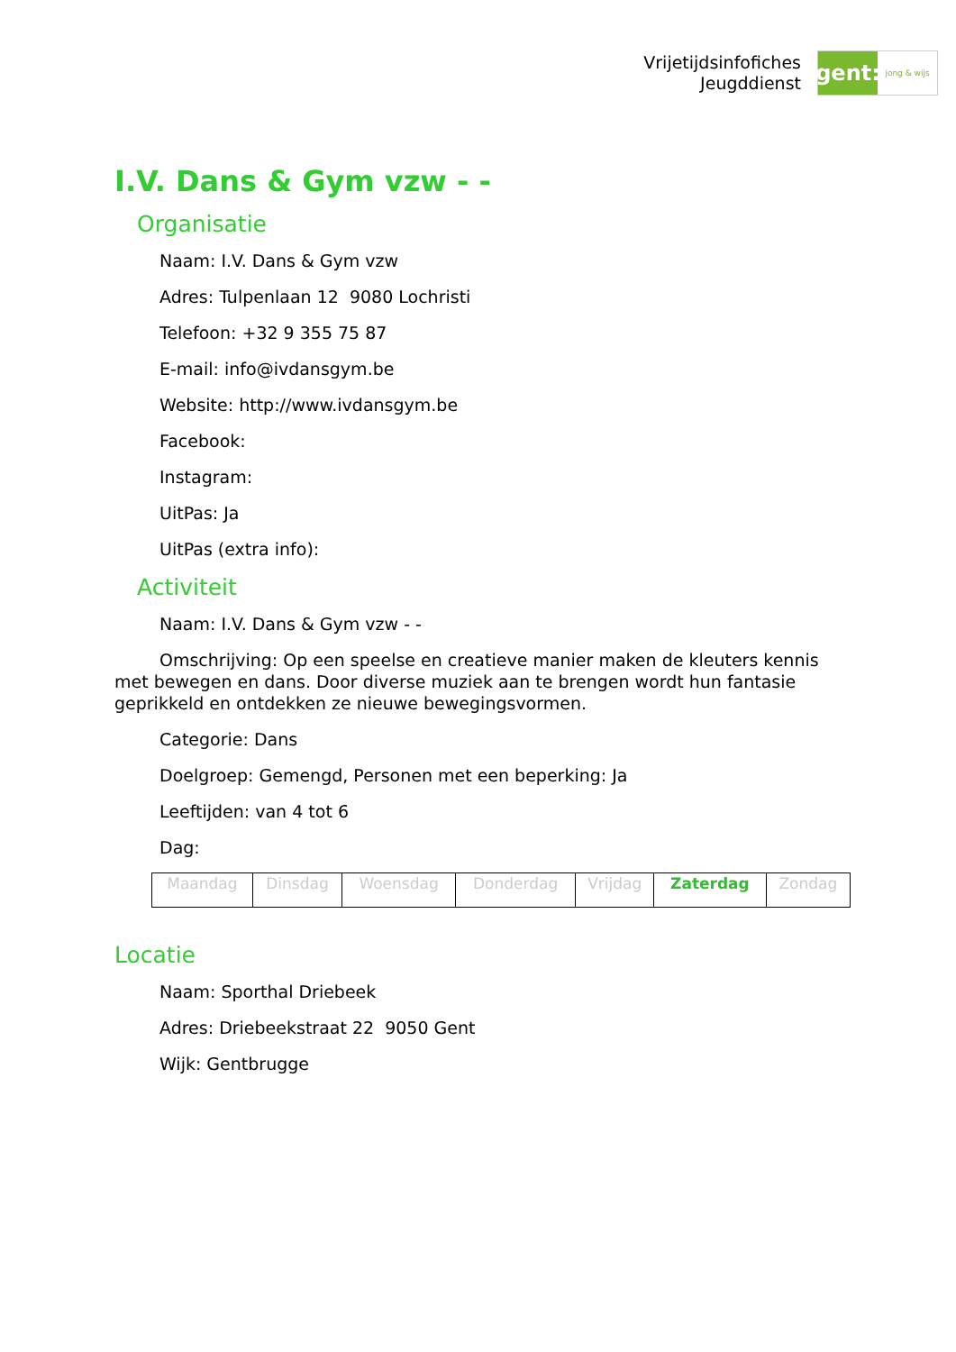Vrijetijdsinfofiches
Jeugddienst
gent:
jong & wijs
I.V. Dans & Gym vzw - -
Organisatie
Naam: I.V. Dans & Gym vzw
Adres: Tulpenlaan 12 9080 Lochristi
Telefoon: +32 9 355 75 87
E-mail: info@ivdansgym.be
Website: http://www.ivdansgym.be
Facebook:
Instagram:
UitPas: Ja
UitPas (extra info):
Activiteit
Naam: I.V. Dans & Gym vzw - -
Omschrijving: Op een speelse en creatieve manier maken de kleuters kennis met bewegen en dans. Door diverse muziek aan te brengen wordt hun fantasie geprikkeld en ontdekken ze nieuwe bewegingsvormen.
Categorie: Dans
Doelgroep: Gemengd, Personen met een beperking: Ja
Leeftijden: van 4 tot 6
Dag:
| Maandag | Dinsdag | Woensdag | Donderdag | Vrijdag | Zaterdag | Zondag |
Locatie
Naam: Sporthal Driebeek
Adres: Driebeekstraat 22 9050 Gent
Wijk: Gentbrugge